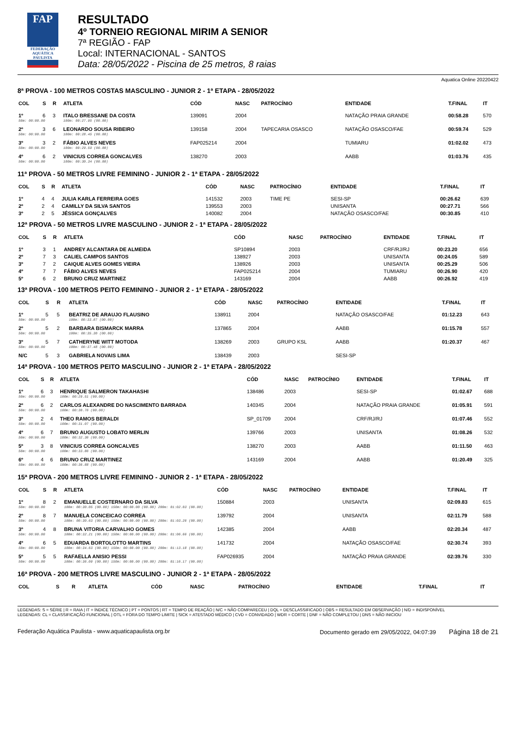FAP
FEDERAÇÃO AQUÁTICA PAULISTA
RESULTADO
4º TORNEIO REGIONAL MIRIM A SENIOR
7ª REGIÃO - FAP
Local: INTERNACIONAL - SANTOS
Data: 28/05/2022 - Piscina de 25 metros, 8 raias
Aquatica Online 20220422
8ª PROVA - 100 METROS COSTAS MASCULINO - JUNIOR 2 - 1ª ETAPA - 28/05/2022
| COL | S | R | ATLETA | CÓD | NASC | PATROCÍNIO | ENTIDADE | T.FINAL | IT |
| --- | --- | --- | --- | --- | --- | --- | --- | --- | --- |
| 1º | 6 | 3 | ITALO BRESSANE DA COSTA | 139091 | 2004 | | NATAÇÃO PRAIA GRANDE | 00:58.28 | 570 |
| 50m: 00:00.00 | | | 100m: 00:27.95 (00.00) | | | | | | |
| 2º | 3 | 6 | LEONARDO SOUSA RIBEIRO | 139158 | 2004 | TAPECARIA OSASCO | NATAÇÃO OSASCO/FAE | 00:59.74 | 529 |
| 50m: 00:00.00 | | | 100m: 00:28.45 (00.00) | | | | | | |
| 3º | 3 | 2 | FÁBIO ALVES NEVES | FAP025214 | 2004 | | TUMIARU | 01:02.02 | 473 |
| 50m: 00:00.00 | | | 100m: 00:29.59 (00.00) | | | | | | |
| 4º | 6 | 2 | VINICIUS CORREA GONCALVES | 138270 | 2003 | | AABB | 01:03.76 | 435 |
| 50m: 00:00.00 | | | 100m: 00:30.34 (00.00) | | | | | | |
11ª PROVA - 50 METROS LIVRE FEMININO - JUNIOR 2 - 1ª ETAPA - 28/05/2022
| COL | S | R | ATLETA | CÓD | NASC | PATROCÍNIO | ENTIDADE | T.FINAL | IT |
| --- | --- | --- | --- | --- | --- | --- | --- | --- | --- |
| 1º | 4 | 4 | JULIA KARLA FERREIRA GOES | 141532 | 2003 | TIME PE | SESI-SP | 00:26.62 | 639 |
| 2º | 2 | 4 | CAMILLY DA SILVA SANTOS | 139553 | 2003 | | UNISANTA | 00:27.71 | 566 |
| 3º | 2 | 5 | JÉSSICA GONÇALVES | 140082 | 2004 | | NATAÇÃO OSASCO/FAE | 00:30.85 | 410 |
12ª PROVA - 50 METROS LIVRE MASCULINO - JUNIOR 2 - 1ª ETAPA - 28/05/2022
| COL | S | R | ATLETA | CÓD | NASC | PATROCÍNIO | ENTIDADE | T.FINAL | IT |
| --- | --- | --- | --- | --- | --- | --- | --- | --- | --- |
| 1º | 3 | 1 | ANDREY ALCANTARA DE ALMEIDA | SP10894 | 2003 | | CRF/RJ/RJ | 00:23.20 | 656 |
| 2º | 7 | 3 | CALIEL CAMPOS SANTOS | 138927 | 2003 | | UNISANTA | 00:24.05 | 589 |
| 3º | 7 | 2 | CAIQUE ALVES GOMES VIEIRA | 138926 | 2003 | | UNISANTA | 00:25.29 | 506 |
| 4º | 7 | 7 | FÁBIO ALVES NEVES | FAP025214 | 2004 | | TUMIARU | 00:26.90 | 420 |
| 5º | 6 | 2 | BRUNO CRUZ MARTINEZ | 143169 | 2004 | | AABB | 00:26.92 | 419 |
13ª PROVA - 100 METROS PEITO FEMININO - JUNIOR 2 - 1ª ETAPA - 28/05/2022
| COL | S | R | ATLETA | CÓD | NASC | PATROCÍNIO | ENTIDADE | T.FINAL | IT |
| --- | --- | --- | --- | --- | --- | --- | --- | --- | --- |
| 1º | 5 | 5 | BEATRIZ DE ARAUJO FLAUSINO | 138911 | 2004 | | NATAÇÃO OSASCO/FAE | 01:12.23 | 643 |
| 50m: 00:00.00 | | | 100m: 00:33.87 (00.00) | | | | | | |
| 2º | 5 | 2 | BARBARA BISMARCK MARRA | 137865 | 2004 | | AABB | 01:15.78 | 557 |
| 50m: 00:00.00 | | | 100m: 00:35.30 (00.00) | | | | | | |
| 3º | 5 | 7 | CATHERYNE WITT MOTODA | 138269 | 2003 | GRUPO KSL | AABB | 01:20.37 | 467 |
| 50m: 00:00.00 | | | 100m: 00:37.48 (00.00) | | | | | | |
| N/C | 5 | 3 | GABRIELA NOVAIS LIMA | 138439 | 2003 | | SESI-SP | | |
14ª PROVA - 100 METROS PEITO MASCULINO - JUNIOR 2 - 1ª ETAPA - 28/05/2022
| COL | S | R | ATLETA | CÓD | NASC | PATROCÍNIO | ENTIDADE | T.FINAL | IT |
| --- | --- | --- | --- | --- | --- | --- | --- | --- | --- |
| 1º | 6 | 3 | HENRIQUE SALMERON TAKAHASHI | 138486 | 2003 | | SESI-SP | 01:02.67 | 688 |
| 50m: 00:00.00 | | | 100m: 00:29.51 (00.00) | | | | | | |
| 2º | 6 | 2 | CARLOS ALEXANDRE DO NASCIMENTO BARRADA | 140345 | 2004 | | NATAÇÃO PRAIA GRANDE | 01:05.91 | 591 |
| 50m: 00:00.00 | | | 100m: 00:30.76 (00.00) | | | | | | |
| 3º | 2 | 4 | THEO RAMOS BERALDI | SP_01709 | 2004 | | CRF/RJ/RJ | 01:07.46 | 552 |
| 50m: 00:00.00 | | | 100m: 00:31.07 (00.00) | | | | | | |
| 4º | 6 | 7 | BRUNO AUGUSTO LOBATO MERLIN | 139766 | 2003 | | UNISANTA | 01:08.26 | 532 |
| 50m: 00:00.00 | | | 100m: 00:32.36 (00.00) | | | | | | |
| 5º | 3 | 8 | VINICIUS CORREA GONCALVES | 138270 | 2003 | | AABB | 01:11.50 | 463 |
| 50m: 00:00.00 | | | 100m: 00:33.86 (00.00) | | | | | | |
| 6º | 4 | 6 | BRUNO CRUZ MARTINEZ | 143169 | 2004 | | AABB | 01:20.49 | 325 |
| 50m: 00:00.00 | | | 100m: 00:36.88 (00.00) | | | | | | |
15ª PROVA - 200 METROS LIVRE FEMININO - JUNIOR 2 - 1ª ETAPA - 28/05/2022
| COL | S | R | ATLETA | CÓD | NASC | PATROCÍNIO | ENTIDADE | T.FINAL | IT |
| --- | --- | --- | --- | --- | --- | --- | --- | --- | --- |
| 1º | 8 | 2 | EMANUELLE COSTERNARO DA SILVA | 150884 | 2003 | | UNISANTA | 02:09.83 | 615 |
| 50m: 00:00.00 | | | 100m: 00:30.05 (00.00) 150m: 00:00.00 (00.00) 200m: 01:02.03 (00.00) | | | | | | |
| 2º | 8 | 7 | MANUELA CONCEICAO CORREA | 139792 | 2004 | | UNISANTA | 02:11.79 | 588 |
| 50m: 00:00.00 | | | 100m: 00:30.63 (00.00) 150m: 00:00.00 (00.00) 200m: 01:03.26 (00.00) | | | | | | |
| 3º | 4 | 8 | BRUNA VITORIA CARVALHO GOMES | 142385 | 2004 | | AABB | 02:20.34 | 487 |
| 50m: 00:00.00 | | | 100m: 00:32.21 (00.00) 150m: 00:00.00 (00.00) 200m: 01:06.66 (00.00) | | | | | | |
| 4º | 6 | 5 | EDUARDA BORTOLOTTO MARTINS | 141732 | 2004 | | NATAÇÃO OSASCO/FAE | 02:30.74 | 393 |
| 50m: 00:00.00 | | | 100m: 00:34.63 (00.00) 150m: 00:00.00 (00.00) 200m: 01:13.18 (00.00) | | | | | | |
| 5º | 5 | 5 | RAFAELLA ANISIO PESSI | FAP026935 | 2004 | | NATAÇÃO PRAIA GRANDE | 02:39.76 | 330 |
| 50m: 00:00.00 | | | 100m: 00:36.09 (00.00) 150m: 00:00.00 (00.00) 200m: 01:16.17 (00.00) | | | | | | |
16ª PROVA - 200 METROS LIVRE MASCULINO - JUNIOR 2 - 1ª ETAPA - 28/05/2022
| COL | S | R | ATLETA | CÓD | NASC | PATROCÍNIO | ENTIDADE | T.FINAL | IT |
| --- | --- | --- | --- | --- | --- | --- | --- | --- | --- |
LEGENDAS: S = SÉRIE | R = RAIA | IT = ÍNDICE TÉCNICO | PT = PONTOS | RT = TEMPO DE REAÇÃO | N/C = NÃO COMPARECEU | DQL = DESCLASSIFICADO | OBS = RESULTADO EM OBSERVAÇÃO | N/D = INDISPONÍVEL
LEGENDAS: CL = CLASSIFICAÇÃO FUNCIONAL | OTL = FORA DO TEMPO LIMITE | SICK = ATESTADO MÉDICO | CVD = CONVIDADO | WDR = CORTE | DNF = NÃO COMPLETOU | DNS = NÃO INICIOU
Federação Aquática Paulista - www.aquaticapaulista.org.br Documento gerado em 29/05/2022, 04:07:39 Página 18 de 21